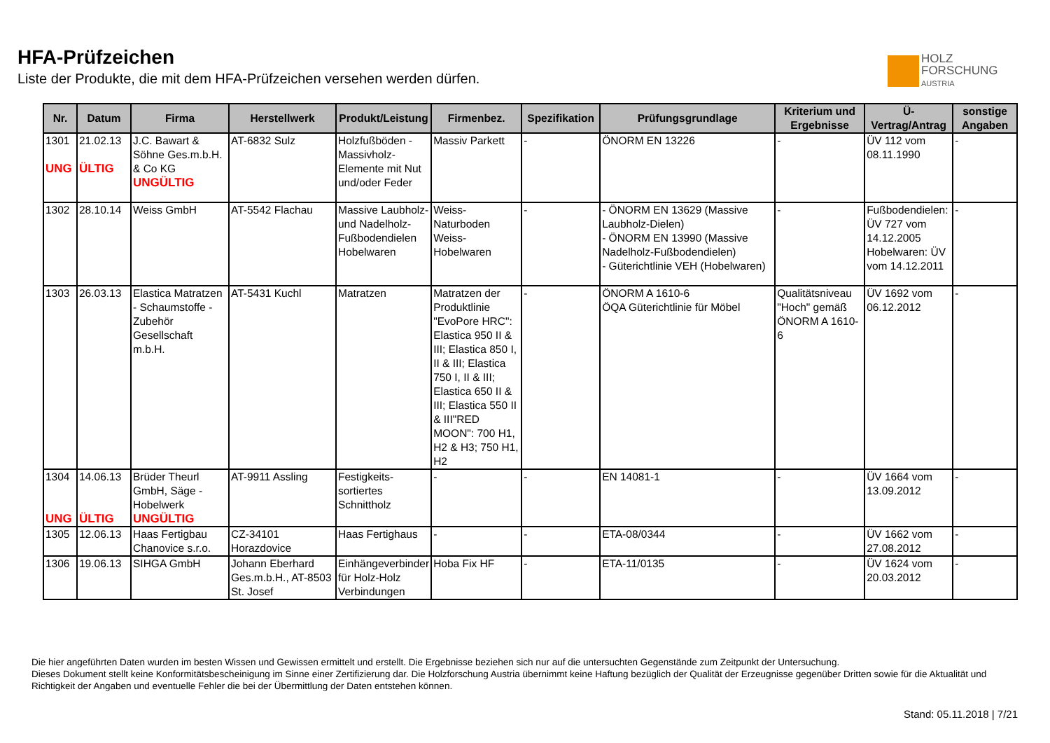HFA-Prüfzeichen
Liste der Produkte, die mit dem HFA-Prüfzeichen versehen werden dürfen.
HOLZ
FORSCHUNG
AUSTRIA
| Nr. | Datum | Firma | Herstellwerk | Produkt/Leistung | Firmenbez. | Spezifikation | Prüfungsgrundlage | Kriterium und Ergebnisse | Ü-Vertrag/Antrag | sonstige Angaben |
| --- | --- | --- | --- | --- | --- | --- | --- | --- | --- | --- |
| 1301 UNG | 21.02.13 ÜLTIG | J.C. Bawart & Söhne Ges.m.b.H. & Co KG UNGÜLTIG | AT-6832 Sulz | Holzfußböden - Massivholz-Elemente mit Nut und/oder Feder | Massiv Parkett | - | ÖNORM EN 13226 | - | ÜV 112 vom 08.11.1990 | - |
| 1302 | 28.10.14 | Weiss GmbH | AT-5542 Flachau | Massive Laubholz- und Nadelholz-Fußbodendielen Hobelwaren | Weiss-Naturboden Weiss-Hobelwaren | - | - ÖNORM EN 13629 (Massive Laubholz-Dielen) - ÖNORM EN 13990 (Massive Nadelholz-Fußbodendielen) - Güterichtlinie VEH (Hobelwaren) | - | Fußbodendielen: ÜV 727 vom 14.12.2005 Hobelwaren: ÜV vom 14.12.2011 | - |
| 1303 | 26.03.13 | Elastica Matratzen - Schaumstoffe - Zubehör Gesellschaft m.b.H. | AT-5431 Kuchl | Matratzen | Matratzen der Produktlinie "EvoPore HRC": Elastica 950 II & III; Elastica 850 I, II & III; Elastica 750 I, II & III; Elastica 650 II & III; Elastica 550 II & III"RED MOON": 700 H1, H2 & H3; 750 H1, H2 | - | ÖNORM A 1610-6 ÖQA Güterichtlinie für Möbel | Qualitätsniveau "Hoch" gemäß ÖNORM A 1610-6 | ÜV 1692 vom 06.12.2012 | - |
| 1304 UNG | 14.06.13 ÜLTIG | Brüder Theurl GmbH, Säge - Hobelwerk UNGÜLTIG | AT-9911 Assling | Festigkeits-sortiertes Schnittholz | - | - | EN 14081-1 | - | ÜV 1664 vom 13.09.2012 | - |
| 1305 | 12.06.13 | Haas Fertigbau Chanovice s.r.o. | CZ-34101 Horazdovice | Haas Fertighaus | - | - | ETA-08/0344 | - | ÜV 1662 vom 27.08.2012 | - |
| 1306 | 19.06.13 | SIHGA GmbH | Johann Eberhard Ges.m.b.H., AT-8503 St. Josef | Einhängeverbinder für Holz-Holz Verbindungen | Hoba Fix HF | - | ETA-11/0135 | - | ÜV 1624 vom 20.03.2012 | - |
Die hier angeführten Daten wurden im besten Wissen und Gewissen ermittelt und erstellt. Die Ergebnisse beziehen sich nur auf die untersuchten Gegenstände zum Zeitpunkt der Untersuchung.
Dieses Dokument stellt keine Konformitätsbescheinigung im Sinne einer Zertifizierung dar. Die Holzforschung Austria übernimmt keine Haftung bezüglich der Qualität der Erzeugnisse gegenüber Dritten sowie für die Aktualität und Richtigkeit der Angaben und eventuelle Fehler die bei der Übermittlung der Daten entstehen können.
Stand: 05.11.2018 | 7/21